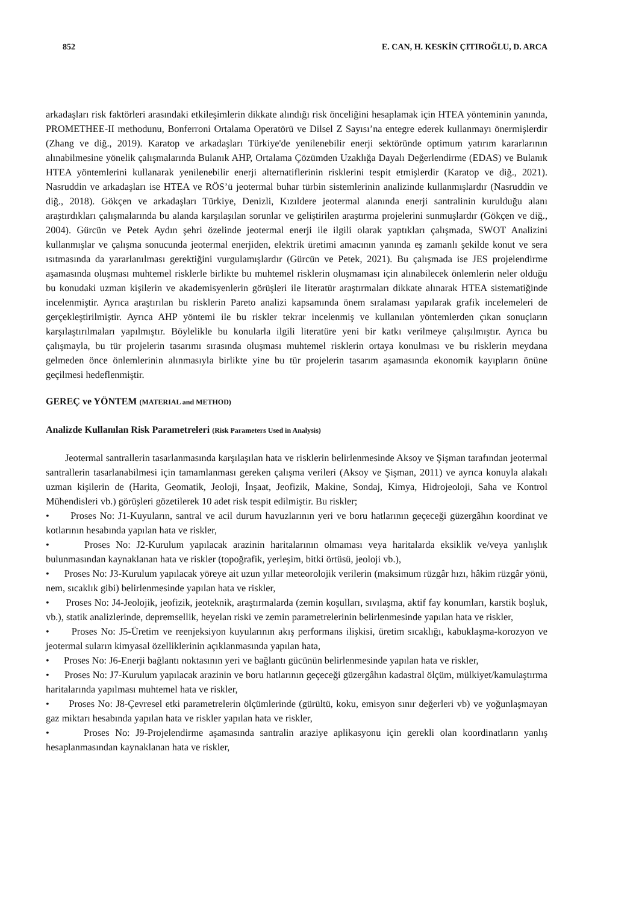852 E. CAN, H. KESKİN ÇITIROĞLU, D. ARCA
arkadaşları risk faktörleri arasındaki etkileşimlerin dikkate alındığı risk önceliğini hesaplamak için HTEA yönteminin yanında, PROMETHEE-II methodunu, Bonferroni Ortalama Operatörü ve Dilsel Z Sayısı’na entegre ederek kullanmayı önermişlerdir (Zhang ve diğ., 2019). Karatop ve arkadaşları Türkiye'de yenilenebilir enerji sektöründe optimum yatırım kararlarının alınabilmesine yönelik çalışmalarında Bulanık AHP, Ortalama Çözümden Uzaklığa Dayalı Değerlendirme (EDAS) ve Bulanık HTEA yöntemlerini kullanarak yenilenebilir enerji alternatiflerinin risklerini tespit etmişlerdir (Karatop ve diğ., 2021). Nasruddin ve arkadaşları ise HTEA ve RÖS’ü jeotermal buhar türbin sistemlerinin analizinde kullanmışlardır (Nasruddin ve diğ., 2018). Gökçen ve arkadaşları Türkiye, Denizli, Kızıldere jeotermal alanında enerji santralinin kurulduğu alanı araştırdıkları çalışmalarında bu alanda karşılaşılan sorunlar ve geliştirilen araştırma projelerini sunmuşlardır (Gökçen ve diğ., 2004). Gürcün ve Petek Aydın şehri özelinde jeotermal enerji ile ilgili olarak yaptıkları çalışmada, SWOT Analizini kullanmışlar ve çalışma sonucunda jeotermal enerjiden, elektrik üretimi amacının yanında eş zamanlı şekilde konut ve sera ısıtmasında da yararlanılması gerektiğini vurgulamışlardır (Gürcün ve Petek, 2021). Bu çalışmada ise JES projelendirme aşamasında oluşması muhtemel risklerle birlikte bu muhtemel risklerin oluşmaması için alınabilecek önlemlerin neler olduğu bu konudaki uzman kişilerin ve akademisyenlerin görüşleri ile literatür araştırmaları dikkate alınarak HTEA sistematiğinde incelenmiştir. Ayrıca araştırılan bu risklerin Pareto analizi kapsamında önem sıralaması yapılarak grafik incelemeleri de gerçekleştirilmiştir. Ayrıca AHP yöntemi ile bu riskler tekrar incelenmiş ve kullanılan yöntemlerden çıkan sonuçların karşılaştırılmaları yapılmıştır. Böylelikle bu konularla ilgili literatüre yeni bir katkı verilmeye çalışılmıştır. Ayrıca bu çalışmayla, bu tür projelerin tasarımı sırasında oluşması muhtemel risklerin ortaya konulması ve bu risklerin meydana gelmeden önce önlemlerinin alınmasıyla birlikte yine bu tür projelerin tasarım aşamasında ekonomik kayıpların önüne geçilmesi hedeflenmiştir.
GEREÇ ve YÖNTEM (MATERIAL and METHOD)
Analizde Kullanılan Risk Parametreleri (Risk Parameters Used in Analysis)
Jeotermal santrallerin tasarlanmasında karşılaşılan hata ve risklerin belirlenmesinde Aksoy ve Şişman tarafından jeotermal santrallerin tasarlanabilmesi için tamamlanması gereken çalışma verileri (Aksoy ve Şişman, 2011) ve ayrıca konuyla alakalı uzman kişilerin de (Harita, Geomatik, Jeoloji, İnşaat, Jeofizik, Makine, Sondaj, Kimya, Hidrojeoloji, Saha ve Kontrol Mühendisleri vb.) görüşleri gözetilerek 10 adet risk tespit edilmiştir. Bu riskler;
• Proses No: J1-Kuyuların, santral ve acil durum havuzlarının yeri ve boru hatlarının geçeceği güzergâhın koordinat ve kotlarının hesabında yapılan hata ve riskler,
• Proses No: J2-Kurulum yapılacak arazinin haritalarının olmaması veya haritalarda eksiklik ve/veya yanlışlık bulunmasından kaynaklanan hata ve riskler (topoğrafik, yerleşim, bitki örtüsü, jeoloji vb.),
• Proses No: J3-Kurulum yapılacak yöreye ait uzun yıllar meteorolojik verilerin (maksimum rüzgâr hızı, hâkim rüzgâr yönü, nem, sıcaklık gibi) belirlenmesinde yapılan hata ve riskler,
• Proses No: J4-Jeolojik, jeofizik, jeoteknik, araştırmalarda (zemin koşulları, sıvılaşma, aktif fay konumları, karstik boşluk, vb.), statik analizlerinde, depremsellik, heyelan riski ve zemin parametrelerinin belirlenmesinde yapılan hata ve riskler,
• Proses No: J5-Üretim ve reenjeksiyon kuyularının akış performans ilişkisi, üretim sıcaklığı, kabuklaşma-korozyon ve jeotermal suların kimyasal özelliklerinin açıklanmasında yapılan hata,
• Proses No: J6-Enerji bağlantı noktasının yeri ve bağlantı gücünün belirlenmesinde yapılan hata ve riskler,
• Proses No: J7-Kurulum yapılacak arazinin ve boru hatlarının geçeceği güzergâhın kadastral ölçüm, mülkiyet/kamulaştırma haritalarında yapılması muhtemel hata ve riskler,
• Proses No: J8-Çevresel etki parametrelerin ölçümlerinde (gürültü, koku, emisyon sınır değerleri vb) ve yoğunlaşmayan gaz miktarı hesabında yapılan hata ve riskler yapılan hata ve riskler,
• Proses No: J9-Projelendirme aşamasında santralin araziye aplikasyonu için gerekli olan koordinatların yanlış hesaplanmasından kaynaklanan hata ve riskler,